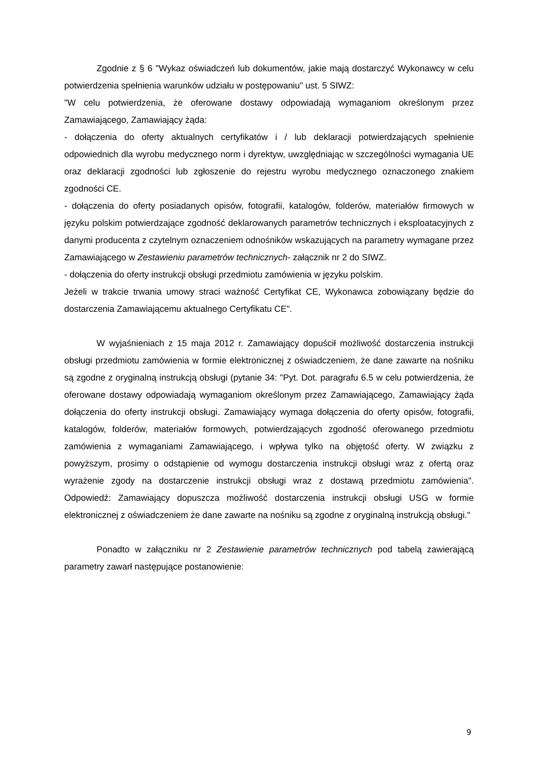Zgodnie z § 6 "Wykaz oświadczeń lub dokumentów, jakie mają dostarczyć Wykonawcy w celu potwierdzenia spełnienia warunków udziału w postępowaniu" ust. 5 SIWZ:
"W celu potwierdzenia, że oferowane dostawy odpowiadają wymaganiom określonym przez Zamawiającego, Zamawiający żąda:
- dołączenia do oferty aktualnych certyfikatów i / lub deklaracji potwierdzających spełnienie odpowiednich dla wyrobu medycznego norm i dyrektyw, uwzględniając w szczególności wymagania UE oraz deklaracji zgodności lub zgłoszenie do rejestru wyrobu medycznego oznaczonego znakiem zgodności CE.
- dołączenia do oferty posiadanych opisów, fotografii, katalogów, folderów, materiałów firmowych w języku polskim potwierdzające zgodność deklarowanych parametrów technicznych i eksploatacyjnych z danymi producenta z czytelnym oznaczeniem odnośników wskazujących na parametry wymagane przez Zamawiającego w Zestawieniu parametrów technicznych- załącznik nr 2 do SIWZ.
- dołączenia do oferty instrukcji obsługi przedmiotu zamówienia w języku polskim.
Jeżeli w trakcie trwania umowy straci ważność Certyfikat CE, Wykonawca zobowiązany będzie do dostarczenia Zamawiającemu aktualnego Certyfikatu CE".
W wyjaśnieniach z 15 maja 2012 r. Zamawiający dopuścił możliwość dostarczenia instrukcji obsługi przedmiotu zamówienia w formie elektronicznej z oświadczeniem, że dane zawarte na nośniku są zgodne z oryginalną instrukcją obsługi (pytanie 34: "Pyt. Dot. paragrafu 6.5 w celu potwierdzenia, że oferowane dostawy odpowiadają wymaganiom określonym przez Zamawiającego, Zamawiający żąda dołączenia do oferty instrukcji obsługi. Zamawiający wymaga dołączenia do oferty opisów, fotografii, katalogów, folderów, materiałów formowych, potwierdzających zgodność oferowanego przedmiotu zamówienia z wymaganiami Zamawiającego, i wpływa tylko na objętość oferty. W związku z powyższym, prosimy o odstąpienie od wymogu dostarczenia instrukcji obsługi wraz z ofertą oraz wyrażenie zgody na dostarczenie instrukcji obsługi wraz z dostawą przedmiotu zamówienia". Odpowiedź: Zamawiający dopuszcza możliwość dostarczenia instrukcji obsługi USG w formie elektronicznej z oświadczeniem że dane zawarte na nośniku są zgodne z oryginalną instrukcją obsługi."
Ponadto w załączniku nr 2 Zestawienie parametrów technicznych pod tabelą zawierającą parametry zawarł następujące postanowienie:
9